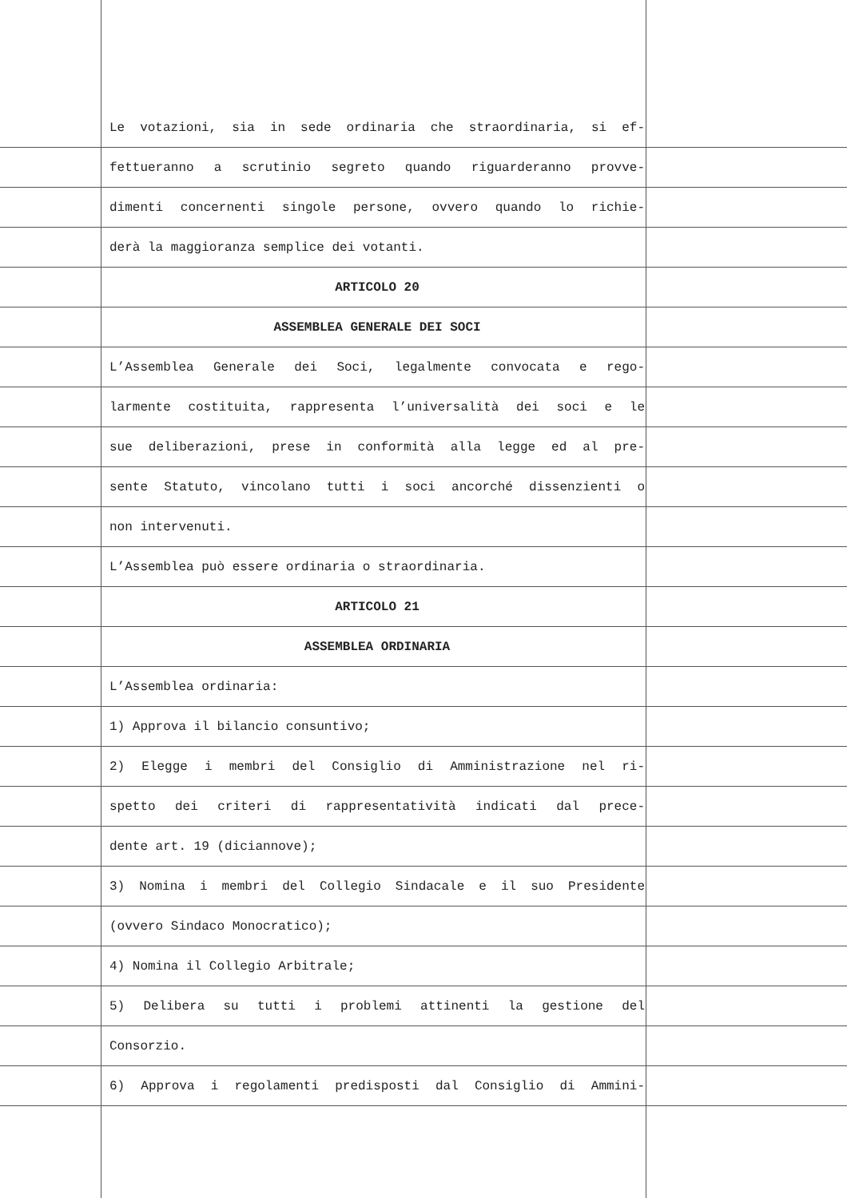Le votazioni, sia in sede ordinaria che straordinaria, si ef-
fettueranno a scrutinio segreto quando riguarderanno provve-
dimenti concernenti singole persone, ovvero quando lo richie-
derà la maggioranza semplice dei votanti.
ARTICOLO 20
ASSEMBLEA GENERALE DEI SOCI
L’Assemblea Generale dei Soci, legalmente convocata e rego-
larmente costituita, rappresenta l’universalità dei soci e le
sue deliberazioni, prese in conformità alla legge ed al pre-
sente Statuto, vincolano tutti i soci ancorché dissenzienti o
non intervenuti.
L’Assemblea può essere ordinaria o straordinaria.
ARTICOLO 21
ASSEMBLEA ORDINARIA
L’Assemblea ordinaria:
1) Approva il bilancio consuntivo;
2) Elegge i membri del Consiglio di Amministrazione nel ri-
spetto dei criteri di rappresentatività indicati dal prece-
dente art. 19 (diciannove);
3) Nomina i membri del Collegio Sindacale e il suo Presidente
(ovvero Sindaco Monocratico);
4) Nomina il Collegio Arbitrale;
5) Delibera su tutti i problemi attinenti la gestione del
Consorzio.
6) Approva i regolamenti predisposti dal Consiglio di Ammini-